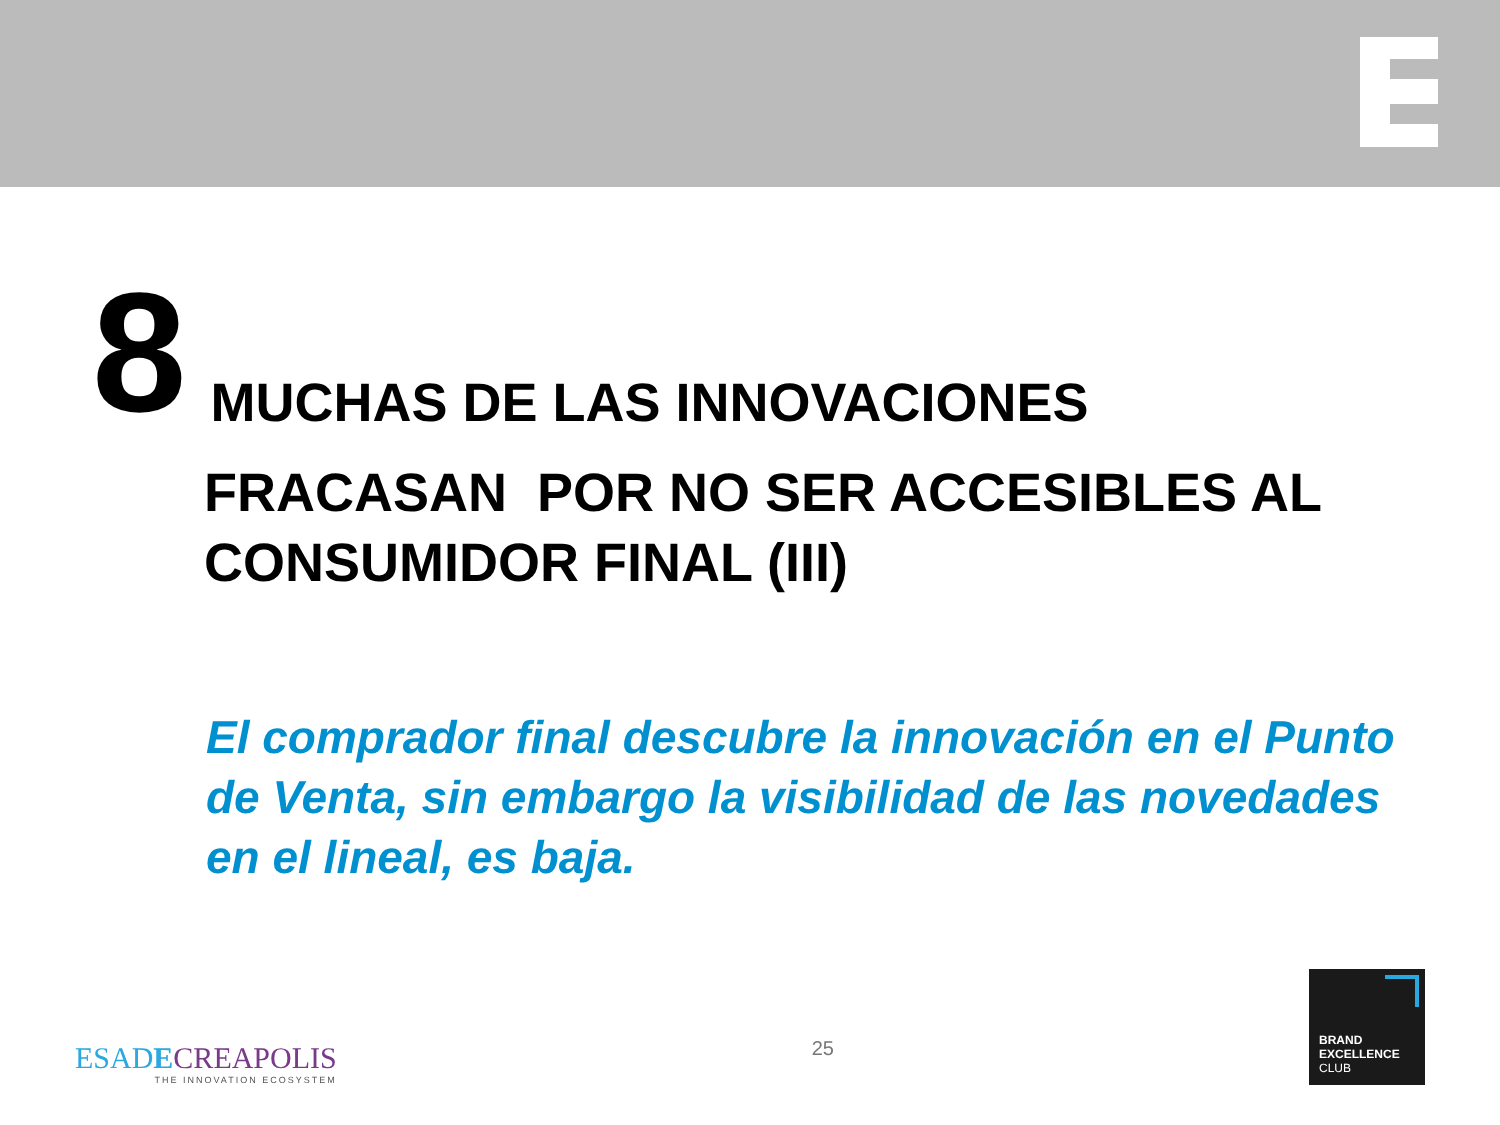8
MUCHAS DE LAS INNOVACIONES
FRACASAN POR NO SER ACCESIBLES AL CONSUMIDOR FINAL (III)
El comprador final descubre la innovación en el Punto de Venta, sin embargo la visibilidad de las novedades en el lineal, es baja.
ESADECREAPOLIS
THE INNOVATION ECOSYSTEM
25
BRAND
EXCELLENCE
CLUB